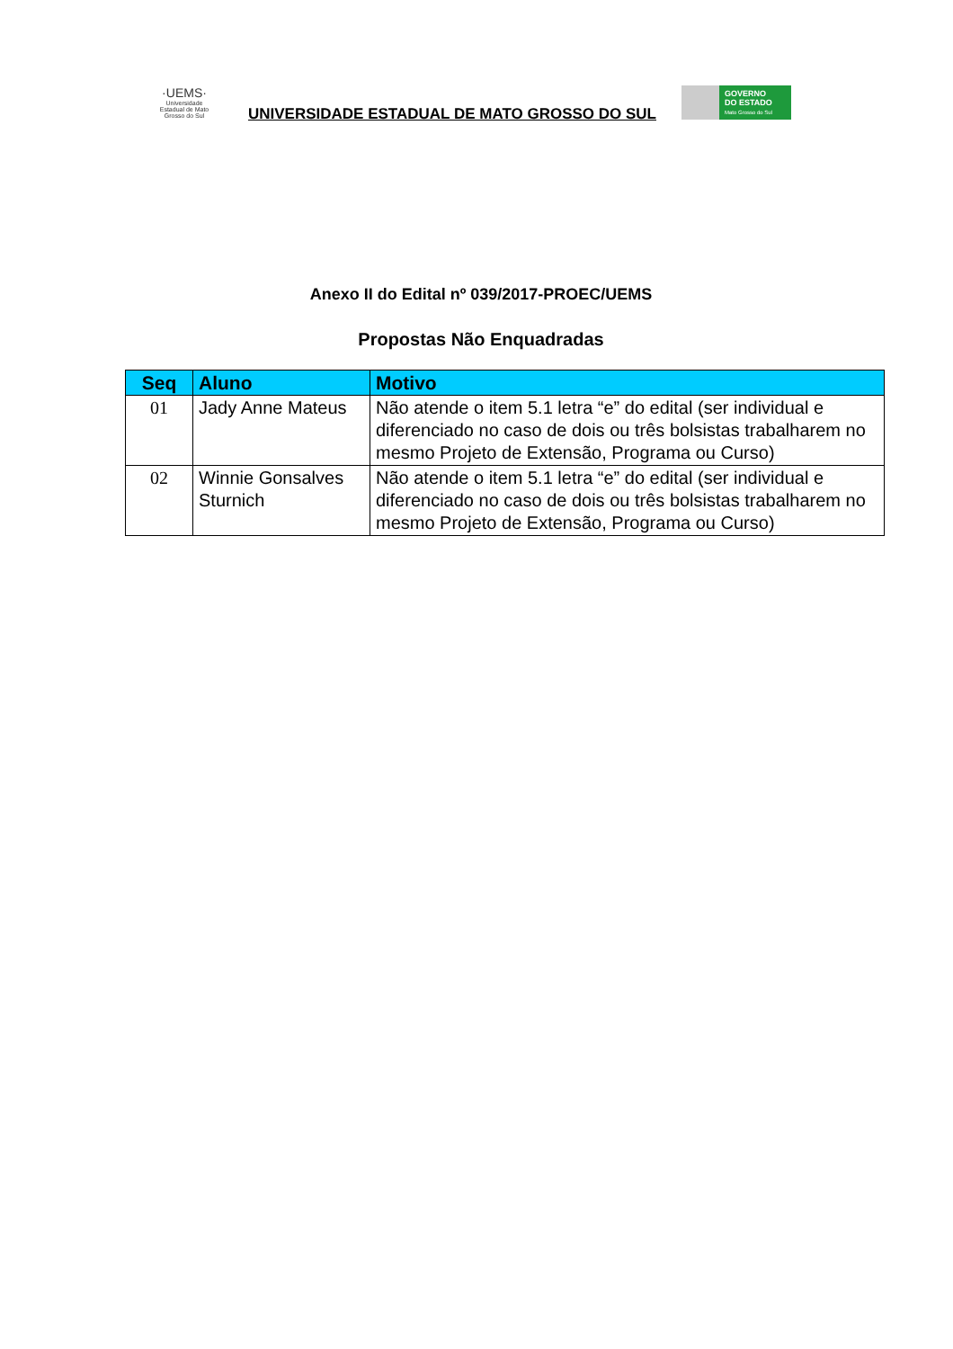·UEMS·
Universidade Estadual de Mato Grosso do Sul
UNIVERSIDADE ESTADUAL DE MATO GROSSO DO SUL
GOVERNO
DO ESTADO
Mato Grosso do Sul
Anexo II do Edital nº 039/2017-PROEC/UEMS
Propostas Não Enquadradas
| Seq | Aluno | Motivo |
| --- | --- | --- |
| 01 | Jady Anne Mateus | Não atende o item 5.1 letra “e” do edital (ser individual e diferenciado no caso de dois ou três bolsistas trabalharem no mesmo Projeto de Extensão, Programa ou Curso) |
| 02 | Winnie Gonsalves Sturnich | Não atende o item 5.1 letra “e” do edital (ser individual e diferenciado no caso de dois ou três bolsistas trabalharem no mesmo Projeto de Extensão, Programa ou Curso) |